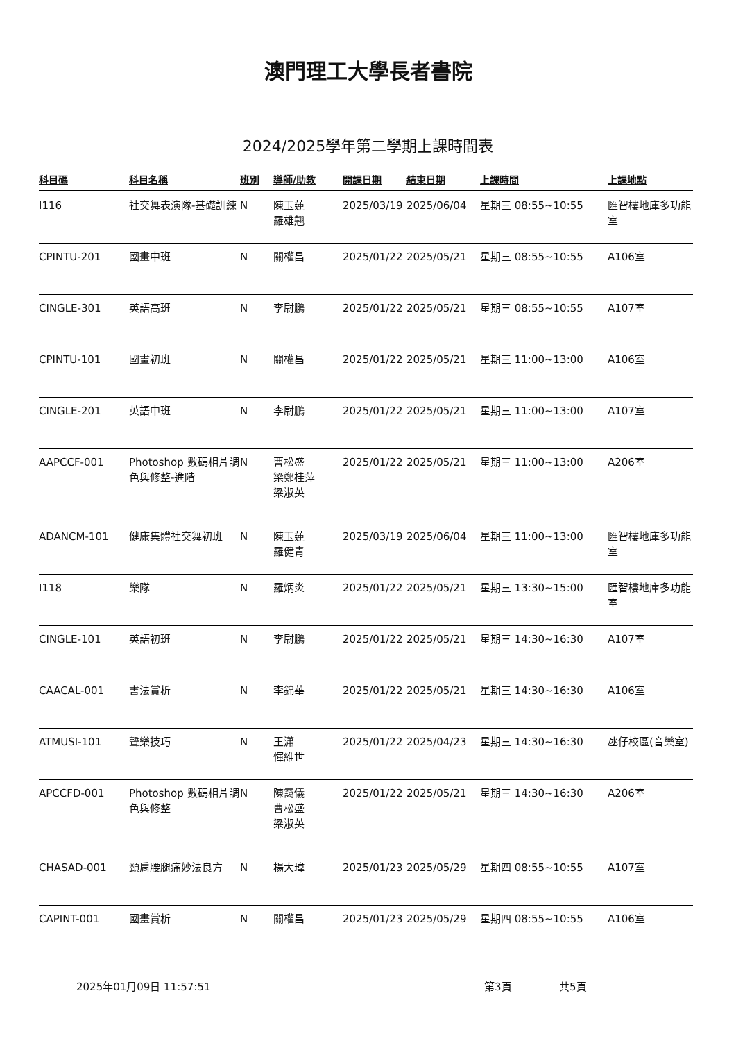澳門理工大學長者書院
2024/2025學年第二學期上課時間表
| 科目碼 | 科目名稱 | 班別 | 導師/助教 | 開課日期 | 結束日期 | 上課時間 | 上課地點 |
| --- | --- | --- | --- | --- | --- | --- | --- |
| I116 | 社交舞表演隊-基礎訓練 | N | 陳玉蓮 羅雄翹 | 2025/03/19 | 2025/06/04 | 星期三 08:55~10:55 | 匯智樓地庫多功能室 |
| CPINTU-201 | 國畫中班 | N | 關權昌 | 2025/01/22 | 2025/05/21 | 星期三 08:55~10:55 | A106室 |
| CINGLE-301 | 英語高班 | N | 李尉鵬 | 2025/01/22 | 2025/05/21 | 星期三 08:55~10:55 | A107室 |
| CPINTU-101 | 國畫初班 | N | 關權昌 | 2025/01/22 | 2025/05/21 | 星期三 11:00~13:00 | A106室 |
| CINGLE-201 | 英語中班 | N | 李尉鵬 | 2025/01/22 | 2025/05/21 | 星期三 11:00~13:00 | A107室 |
| AAPCCF-001 | Photoshop 數碼相片調色與修整-進階 | N | 曹松盛 梁鄭桂萍 梁淑英 | 2025/01/22 | 2025/05/21 | 星期三 11:00~13:00 | A206室 |
| ADANCM-101 | 健康集體社交舞初班 | N | 陳玉蓮 羅健青 | 2025/03/19 | 2025/06/04 | 星期三 11:00~13:00 | 匯智樓地庫多功能室 |
| I118 | 樂隊 | N | 羅炳炎 | 2025/01/22 | 2025/05/21 | 星期三 13:30~15:00 | 匯智樓地庫多功能室 |
| CINGLE-101 | 英語初班 | N | 李尉鵬 | 2025/01/22 | 2025/05/21 | 星期三 14:30~16:30 | A107室 |
| CAACAL-001 | 書法賞析 | N | 李錦華 | 2025/01/22 | 2025/05/21 | 星期三 14:30~16:30 | A106室 |
| ATMUSI-101 | 聲樂技巧 | N | 王瀟 惲維世 | 2025/01/22 | 2025/04/23 | 星期三 14:30~16:30 | 氹仔校區(音樂室) |
| APCCFD-001 | Photoshop 數碼相片調色與修整 | N | 陳靄儀 曹松盛 梁淑英 | 2025/01/22 | 2025/05/21 | 星期三 14:30~16:30 | A206室 |
| CHASAD-001 | 頸肩腰腿痛妙法良方 | N | 楊大瑋 | 2025/01/23 | 2025/05/29 | 星期四 08:55~10:55 | A107室 |
| CAPINT-001 | 國畫賞析 | N | 關權昌 | 2025/01/23 | 2025/05/29 | 星期四 08:55~10:55 | A106室 |
2025年01月09日 11:57:51 第3頁 共5頁